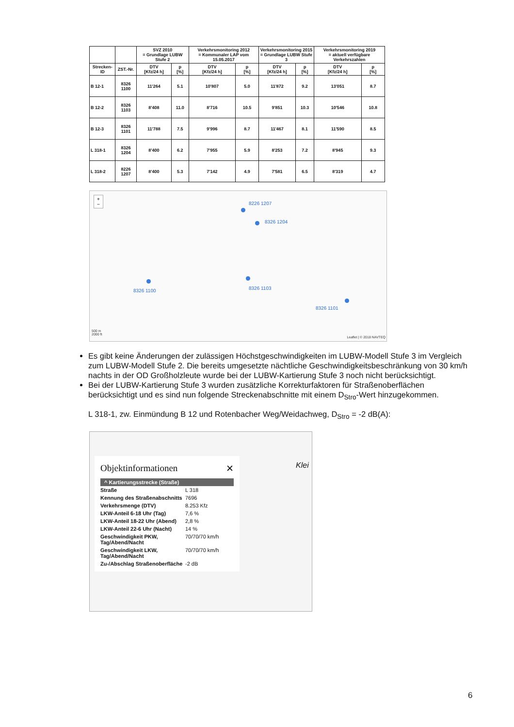| | | SVZ 2010 = Grundlage LUBW Stufe 2 | | Verkehrsmonitoring 2012 = Kommunaler LAP vom 15.05.2017 | | Verkehrsmonitoring 2015 = Grundlage LUBW Stufe 3 | | Verkehrsmonitoring 2019 = aktuell verfügbare Verkehrszahlen | |
| --- | --- | --- | --- | --- | --- | --- | --- | --- | --- |
| Strecken-ID | ZST.-Nr. | DTV [Kfz/24 h] | p [%] | DTV [Kfz/24 h] | p [%] | DTV [Kfz/24 h] | p [%] | DTV [Kfz/24 h] | p [%] |
| B 12-1 | 8326 1100 | 11'264 | 5.1 | 10'807 | 5.0 | 11'872 | 9.2 | 13'051 | 8.7 |
| B 12-2 | 8326 1103 | 8'408 | 11.0 | 8'716 | 10.5 | 9'851 | 10.3 | 10'546 | 10.8 |
| B 12-3 | 8326 1101 | 11'788 | 7.5 | 9'996 | 8.7 | 11'467 | 8.1 | 11'590 | 8.5 |
| L 318-1 | 8326 1204 | 8'400 | 6.2 | 7'955 | 5.9 | 8'253 | 7.2 | 8'945 | 9.3 |
| L 318-2 | 8226 1207 | 8'400 | 5.3 | 7'142 | 4.9 | 7'581 | 6.5 | 8'319 | 4.7 |
+
−
8226 1207
8326 1204
8326 1100 8326 1103
8326 1101
500 m
2000 ft
Leaflet | © 2018 NAVTEQ
Es gibt keine Änderungen der zulässigen Höchstgeschwindigkeiten im LUBW-Modell Stufe 3 im Vergleich zum LUBW-Modell Stufe 2. Die bereits umgesetzte nächtliche Geschwindigkeitsbeschränkung von 30 km/h nachts in der OD Großholzleute wurde bei der LUBW-Kartierung Stufe 3 noch nicht berücksichtigt.
Bei der LUBW-Kartierung Stufe 3 wurden zusätzliche Korrekturfaktoren für Straßenoberflächen berücksichtigt und es sind nun folgende Streckenabschnitte mit einem D<sub>Stro</sub>-Wert hinzugekommen.
L 318-1, zw. Einmündung B 12 und Rotenbacher Weg/Weidachweg, D<sub>Stro</sub> = -2 dB(A):
Klei
Objektinformationen ✕
^ Kartierungsstrecke (Straße)
| Straße | L 318 |
| Kennung des Straßenabschnitts | 7696 |
| Verkehrsmenge (DTV) | 8.253 Kfz |
| LKW-Anteil 6-18 Uhr (Tag) | 7,6 % |
| LKW-Anteil 18-22 Uhr (Abend) | 2,8 % |
| LKW-Anteil 22-6 Uhr (Nacht) | 14 % |
| Geschwindigkeit PKW, Tag/Abend/Nacht | 70/70/70 km/h |
| Geschwindigkeit LKW, Tag/Abend/Nacht | 70/70/70 km/h |
| Zu-/Abschlag Straßenoberfläche | -2 dB |
6